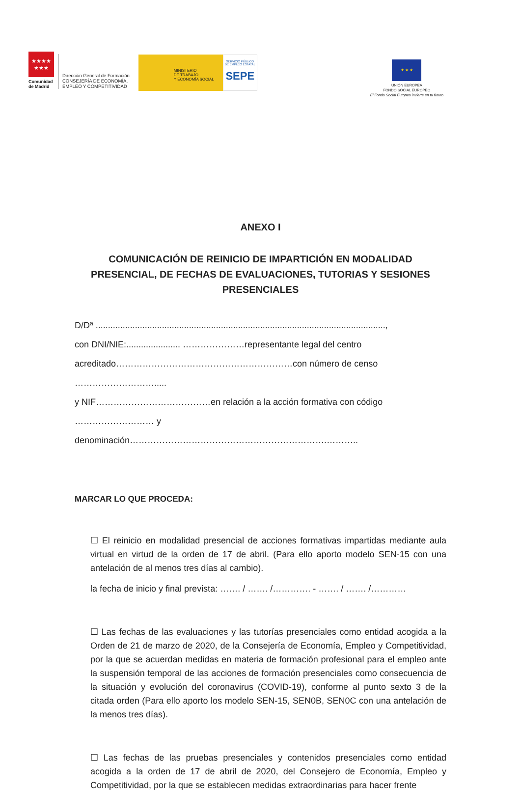★★★★
★★★
Comunidad
de Madrid
Dirección General de Formación
CONSEJERÍA DE ECONOMÍA,
EMPLEO Y COMPETITIVIDAD
MINISTERIO
DE TRABAJO
Y ECONOMÍA SOCIAL
SERVICIO PÚBLICO
DE EMPLEO ESTATAL
SEPE
★ ★ ★
UNIÓN EUROPEA
FONDO SOCIAL EUROPEO
El Fondo Social Europeo invierte en tu futuro
ANEXO I
COMUNICACIÓN DE REINICIO DE IMPARTICIÓN EN MODALIDAD PRESENCIAL, DE FECHAS DE EVALUACIONES, TUTORIAS Y SESIONES PRESENCIALES
D/Dª ......................................................................................................................,
con DNI/NIE:...................... …………………representante legal del centro
acreditado……………………………………………………con número de censo ……………………….....
y NIF…………………………………en relación a la acción formativa con código
……………………… y denominación………………………………………………………….………..
MARCAR LO QUE PROCEDA:
☐ El reinicio en modalidad presencial de acciones formativas impartidas mediante aula virtual en virtud de la orden de 17 de abril. (Para ello aporto modelo SEN-15 con una antelación de al menos tres días al cambio).
la fecha de inicio y final prevista: ……. / ……. /…………. - ……. / ……. /…………
☐ Las fechas de las evaluaciones y las tutorías presenciales como entidad acogida a la Orden de 21 de marzo de 2020, de la Consejería de Economía, Empleo y Competitividad, por la que se acuerdan medidas en materia de formación profesional para el empleo ante la suspensión temporal de las acciones de formación presenciales como consecuencia de la situación y evolución del coronavirus (COVID-19), conforme al punto sexto 3 de la citada orden (Para ello aporto los modelo SEN-15, SEN0B, SEN0C con una antelación de la menos tres días).
☐ Las fechas de las pruebas presenciales y contenidos presenciales como entidad acogida a la orden de 17 de abril de 2020, del Consejero de Economía, Empleo y Competitividad, por la que se establecen medidas extraordinarias para hacer frente